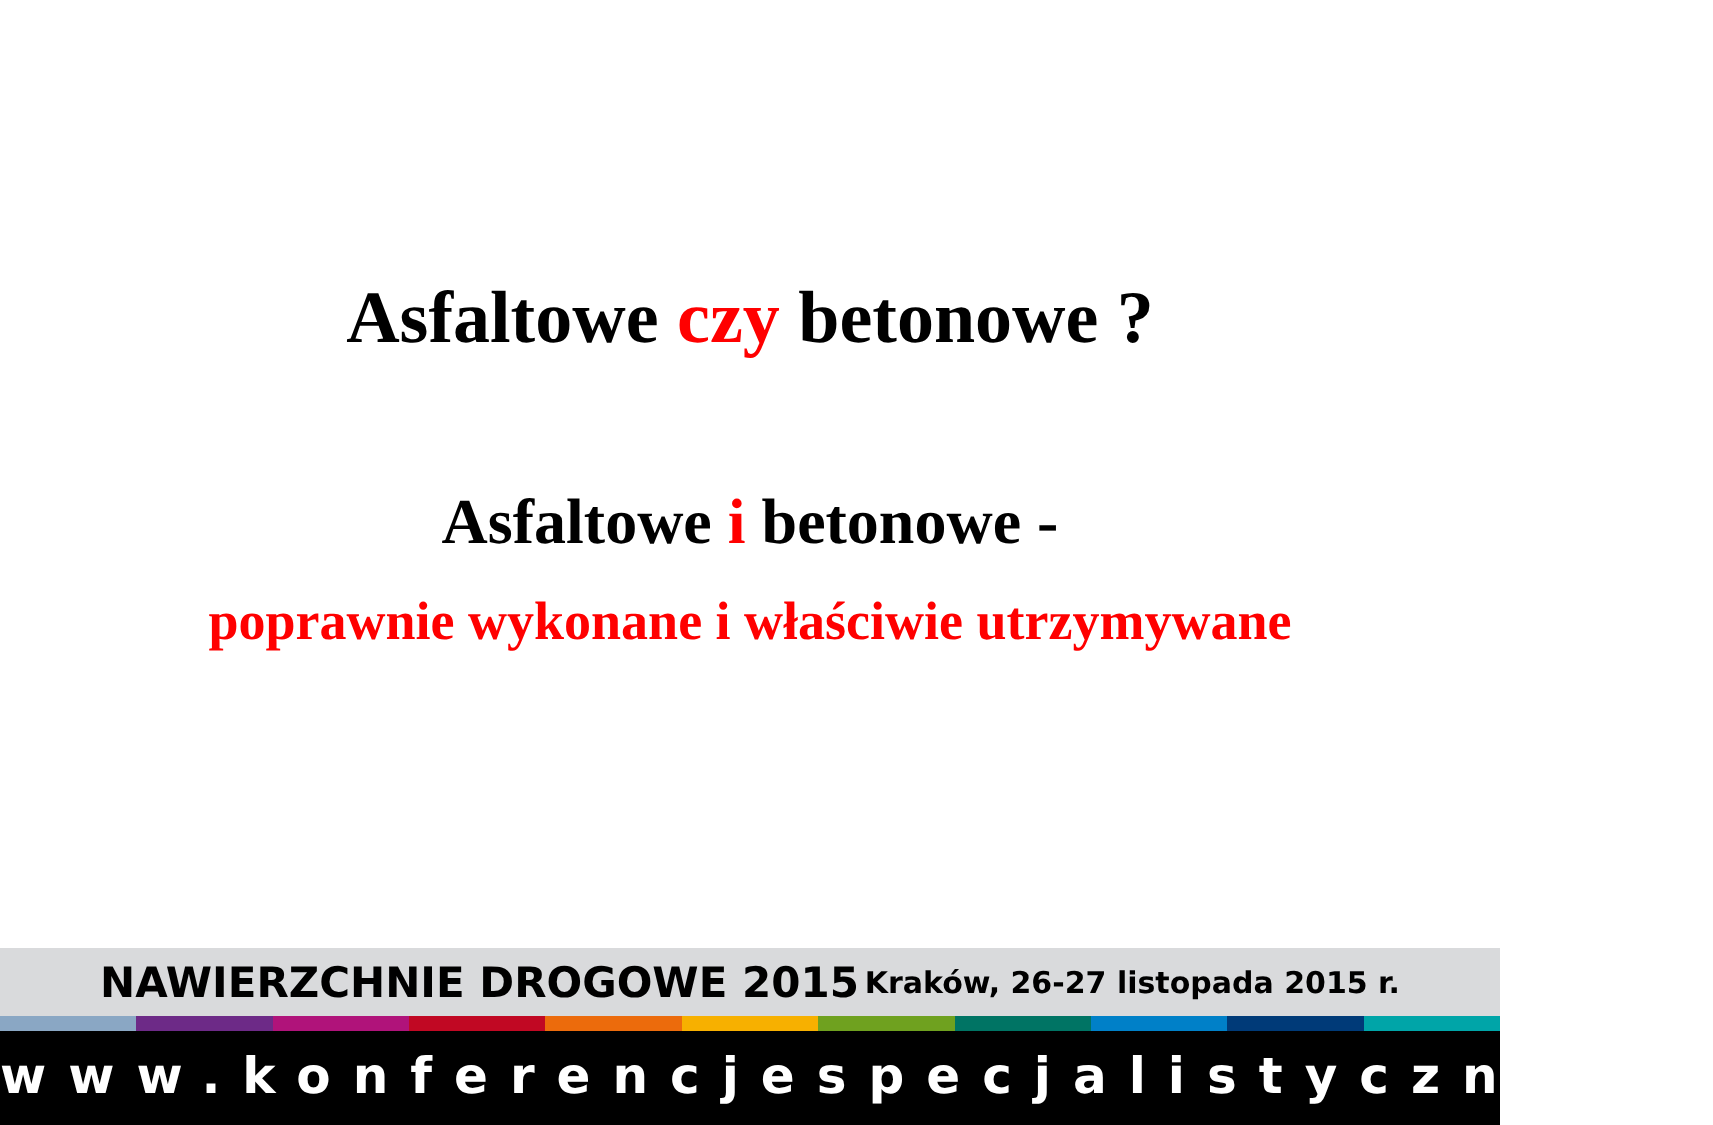Asfaltowe czy betonowe ?
Asfaltowe i betonowe -
poprawnie wykonane i właściwie utrzymywane
NAWIERZCHNIE DROGOWE 2015 Kraków, 26-27 listopada 2015 r.
www.konferencjespecjalistyczne.pl